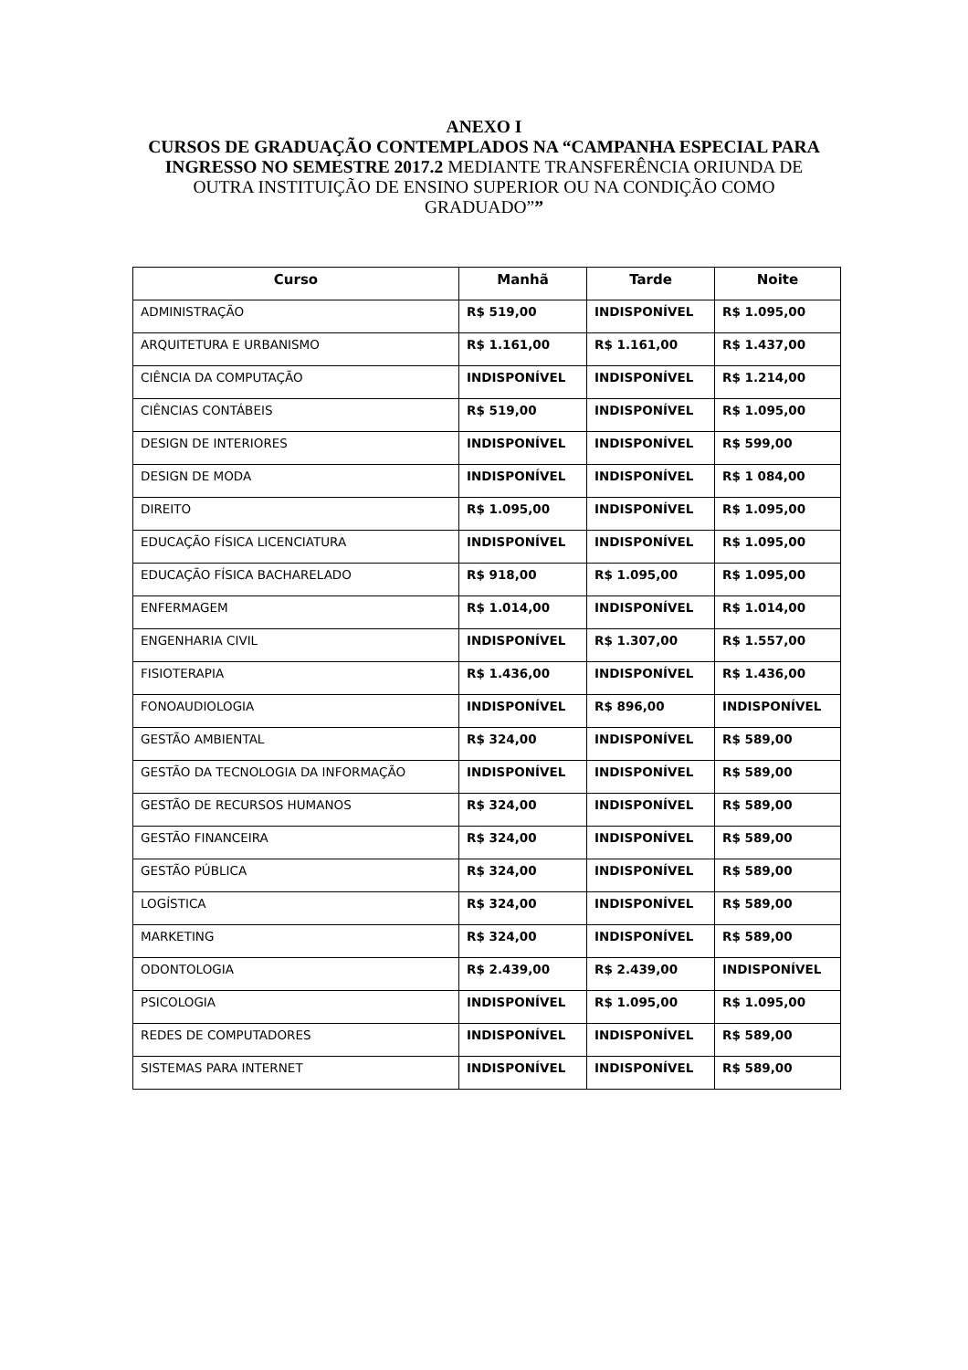ANEXO I
CURSOS DE GRADUAÇÃO CONTEMPLADOS NA “CAMPANHA ESPECIAL PARA INGRESSO NO SEMESTRE 2017.2 MEDIANTE TRANSFERÊNCIA ORIUNDA DE OUTRA INSTITUIÇÃO DE ENSINO SUPERIOR OU NA CONDIÇÃO COMO GRADUADO””
| Curso | Manhã | Tarde | Noite |
| --- | --- | --- | --- |
| ADMINISTRAÇÃO | R$ 519,00 | INDISPONÍVEL | R$ 1.095,00 |
| ARQUITETURA E URBANISMO | R$ 1.161,00 | R$ 1.161,00 | R$ 1.437,00 |
| CIÊNCIA DA COMPUTAÇÃO | INDISPONÍVEL | INDISPONÍVEL | R$ 1.214,00 |
| CIÊNCIAS CONTÁBEIS | R$ 519,00 | INDISPONÍVEL | R$ 1.095,00 |
| DESIGN DE INTERIORES | INDISPONÍVEL | INDISPONÍVEL | R$ 599,00 |
| DESIGN DE MODA | INDISPONÍVEL | INDISPONÍVEL | R$ 1 084,00 |
| DIREITO | R$ 1.095,00 | INDISPONÍVEL | R$ 1.095,00 |
| EDUCAÇÃO FÍSICA LICENCIATURA | INDISPONÍVEL | INDISPONÍVEL | R$ 1.095,00 |
| EDUCAÇÃO FÍSICA BACHARELADO | R$ 918,00 | R$ 1.095,00 | R$ 1.095,00 |
| ENFERMAGEM | R$ 1.014,00 | INDISPONÍVEL | R$ 1.014,00 |
| ENGENHARIA CIVIL | INDISPONÍVEL | R$ 1.307,00 | R$ 1.557,00 |
| FISIOTERAPIA | R$ 1.436,00 | INDISPONÍVEL | R$ 1.436,00 |
| FONOAUDIOLOGIA | INDISPONÍVEL | R$ 896,00 | INDISPONÍVEL |
| GESTÃO AMBIENTAL | R$ 324,00 | INDISPONÍVEL | R$ 589,00 |
| GESTÃO DA TECNOLOGIA DA INFORMAÇÃO | INDISPONÍVEL | INDISPONÍVEL | R$ 589,00 |
| GESTÃO DE RECURSOS HUMANOS | R$ 324,00 | INDISPONÍVEL | R$ 589,00 |
| GESTÃO FINANCEIRA | R$ 324,00 | INDISPONÍVEL | R$ 589,00 |
| GESTÃO PÚBLICA | R$ 324,00 | INDISPONÍVEL | R$ 589,00 |
| LOGÍSTICA | R$ 324,00 | INDISPONÍVEL | R$ 589,00 |
| MARKETING | R$ 324,00 | INDISPONÍVEL | R$ 589,00 |
| ODONTOLOGIA | R$ 2.439,00 | R$ 2.439,00 | INDISPONÍVEL |
| PSICOLOGIA | INDISPONÍVEL | R$ 1.095,00 | R$ 1.095,00 |
| REDES DE COMPUTADORES | INDISPONÍVEL | INDISPONÍVEL | R$ 589,00 |
| SISTEMAS PARA INTERNET | INDISPONÍVEL | INDISPONÍVEL | R$ 589,00 |